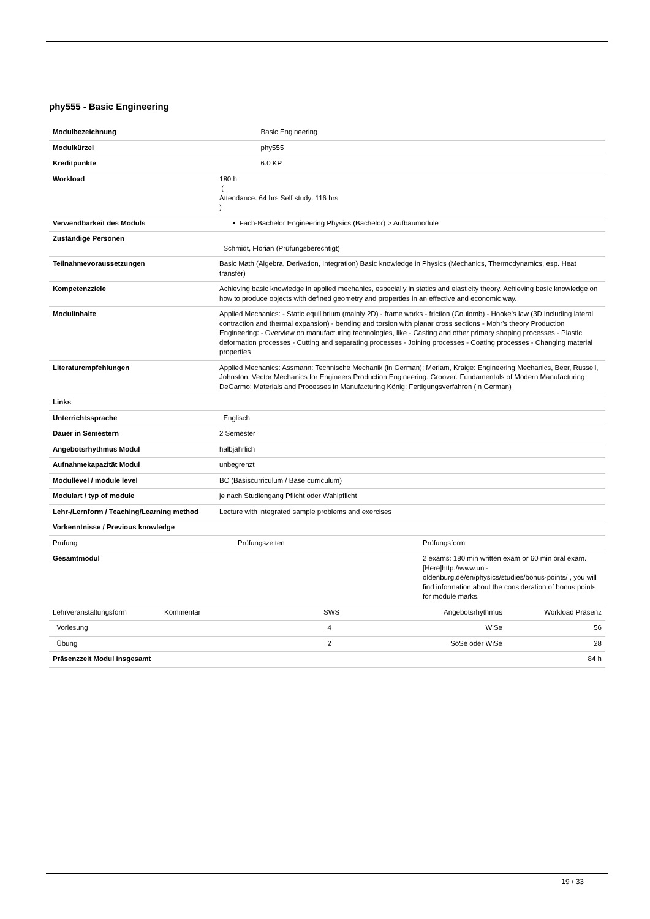phy555 - Basic Engineering
| Modulbezeichnung | | Basic Engineering |
| Modulkürzel | | phy555 |
| Kreditpunkte | | 6.0 KP |
| Workload | 180 h ( Attendance: 64 hrs Self study: 116 hrs ) | |
| Verwendbarkeit des Moduls | • Fach-Bachelor Engineering Physics (Bachelor) > Aufbaumodule | |
| Zuständige Personen | Schmidt, Florian (Prüfungsberechtigt) | |
| Teilnahmevoraussetzungen | Basic Math (Algebra, Derivation, Integration) Basic knowledge in Physics (Mechanics, Thermodynamics, esp. Heat transfer) | |
| Kompetenzziele | Achieving basic knowledge in applied mechanics, especially in statics and elasticity theory. Achieving basic knowledge on how to produce objects with defined geometry and properties in an effective and economic way. | |
| Modulinhalte | Applied Mechanics: - Static equilibrium (mainly 2D) - frame works - friction (Coulomb) - Hooke's law (3D including lateral contraction and thermal expansion) - bending and torsion with planar cross sections - Mohr's theory Production Engineering: - Overview on manufacturing technologies, like - Casting and other primary shaping processes - Plastic deformation processes - Cutting and separating processes - Joining processes - Coating processes - Changing material properties | |
| Literaturempfehlungen | Applied Mechanics: Assmann: Technische Mechanik (in German); Meriam, Kraige: Engineering Mechanics, Beer, Russell, Johnston: Vector Mechanics for Engineers Production Engineering: Groover: Fundamentals of Modern Manufacturing DeGarmo: Materials and Processes in Manufacturing König: Fertigungsverfahren (in German) | |
| Links | | |
| Unterrichtssprache | Englisch | |
| Dauer in Semestern | 2 Semester | |
| Angebotsrhythmus Modul | halbjährlich | |
| Aufnahmekapazität Modul | unbegrenzt | |
| Modullevel / module level | BC (Basiscurriculum / Base curriculum) | |
| Modulart / typ of module | je nach Studiengang Pflicht oder Wahlpflicht | |
| Lehr-/Lernform / Teaching/Learning method | Lecture with integrated sample problems and exercises | |
| Vorkenntnisse / Previous knowledge | | |
| Prüfung | Prüfungszeiten | Prüfungsform |
| Gesamtmodul | | 2 exams: 180 min written exam or 60 min oral exam. [Here]http://www.uni-oldenburg.de/en/physics/studies/bonus-points/ , you will find information about the consideration of bonus points for module marks. |
| Lehrveranstaltungsform | Kommentar | SWS | Angebotsrhythmus | Workload Präsenz |
| Vorlesung | | 4 | WiSe | 56 |
| Übung | | 2 | SoSe oder WiSe | 28 |
| Präsenzzeit Modul insgesamt | | | | 84 h |
19 / 33